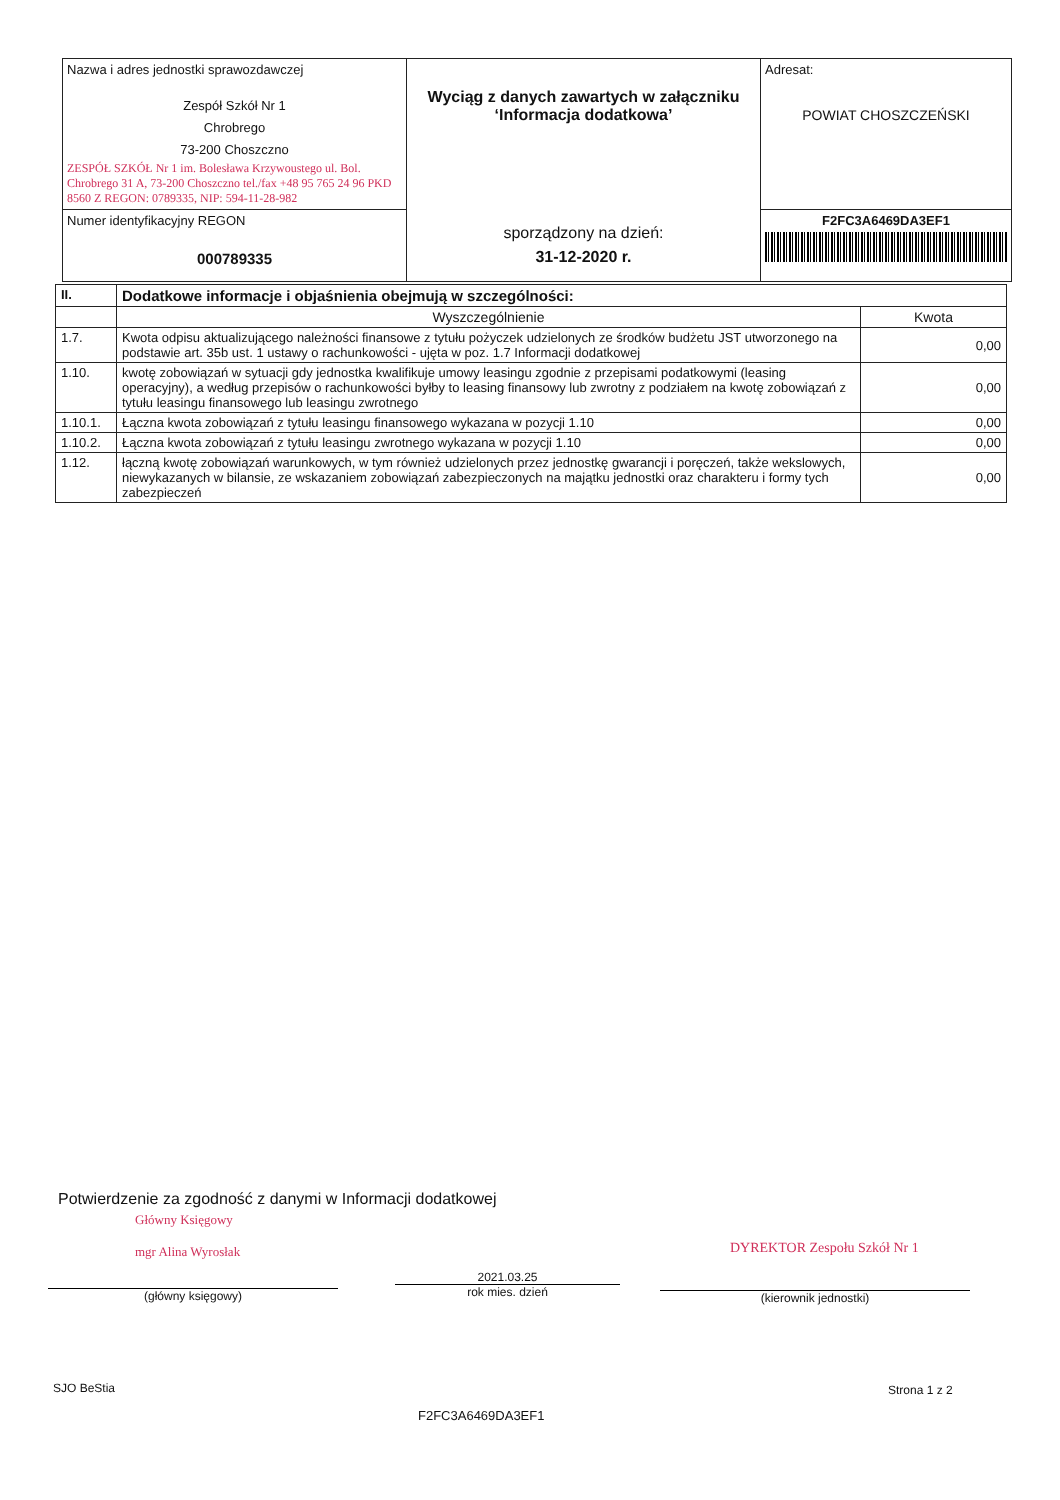| Nazwa i adres jednostki sprawozdawczej Zespół Szkół Nr 1 Chrobrego 73-200 Choszczno ZESPÓŁ SZKÓŁ Nr 1 im. Bolesława Krzywoustego ul. Bol. Chrobrego 31 A, 73-200 Choszczno tel./fax +48 95 765 24 96 PKD 8560 Z REGON: 0789335, NIP: 594-11-28-982 | Wyciąg z danych zawartych w załączniku ‘Informacja dodatkowa’ sporządzony na dzień: 31-12-2020 r. | Adresat: POWIAT CHOSZCZEŃSKI |
| Numer identyfikacyjny REGON 000789335 | | F2FC3A6469DA3EF1 |
| II. | Dodatkowe informacje i objaśnienia obejmują w szczególności: | |
| | Wyszczególnienie | Kwota |
| 1.7. | Kwota odpisu aktualizującego należności finansowe z tytułu pożyczek udzielonych ze środków budżetu JST utworzonego na podstawie art. 35b ust. 1 ustawy o rachunkowości - ujęta w poz. 1.7 Informacji dodatkowej | 0,00 |
| 1.10. | kwotę zobowiązań w sytuacji gdy jednostka kwalifikuje umowy leasingu zgodnie z przepisami podatkowymi (leasing operacyjny), a według przepisów o rachunkowości byłby to leasing finansowy lub zwrotny z podziałem na kwotę zobowiązań z tytułu leasingu finansowego lub leasingu zwrotnego | 0,00 |
| 1.10.1. | Łączna kwota zobowiązań z tytułu leasingu finansowego wykazana w pozycji 1.10 | 0,00 |
| 1.10.2. | Łączna kwota zobowiązań z tytułu leasingu zwrotnego wykazana w pozycji 1.10 | 0,00 |
| 1.12. | łączną kwotę zobowiązań warunkowych, w tym również udzielonych przez jednostkę gwarancji i poręczeń, także wekslowych, niewykazanych w bilansie, ze wskazaniem zobowiązań zabezpieczonych na majątku jednostki oraz charakteru i formy tych zabezpieczeń | 0,00 |
Potwierdzenie za zgodność z danymi w Informacji dodatkowej
Główny Księgowy
mgr Alina Wyrosłak
(główny księgowy)
2021.03.25
rok mies. dzień
DYREKTOR Zespołu Szkół Nr 1
(kierownik jednostki)
SJO BeStia Strona 1 z 2
F2FC3A6469DA3EF1